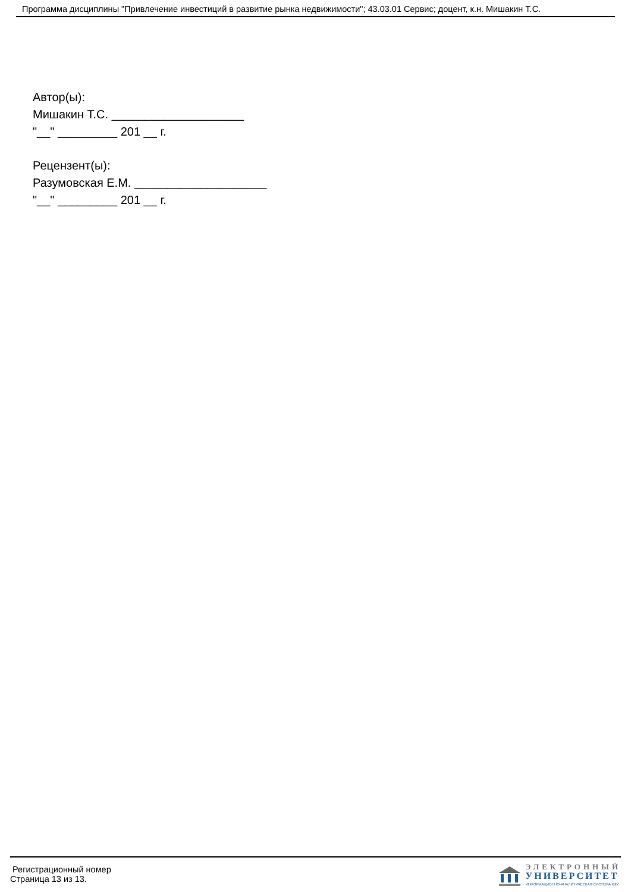Программа дисциплины "Привлечение инвестиций в развитие рынка недвижимости"; 43.03.01 Сервис; доцент, к.н. Мишакин Т.С.
Автор(ы):
Мишакин Т.С. ____________________
"__" _________ 201 __ г.
Рецензент(ы):
Разумовская Е.М. ____________________
"__" _________ 201 __ г.
Регистрационный номер
Страница 13 из 13.
ЭЛЕКТРОННЫЙ
УНИВЕРСИТЕТ
ИНФОРМАЦИОННО-АНАЛИТИЧЕСКАЯ СИСТЕМА КФУ